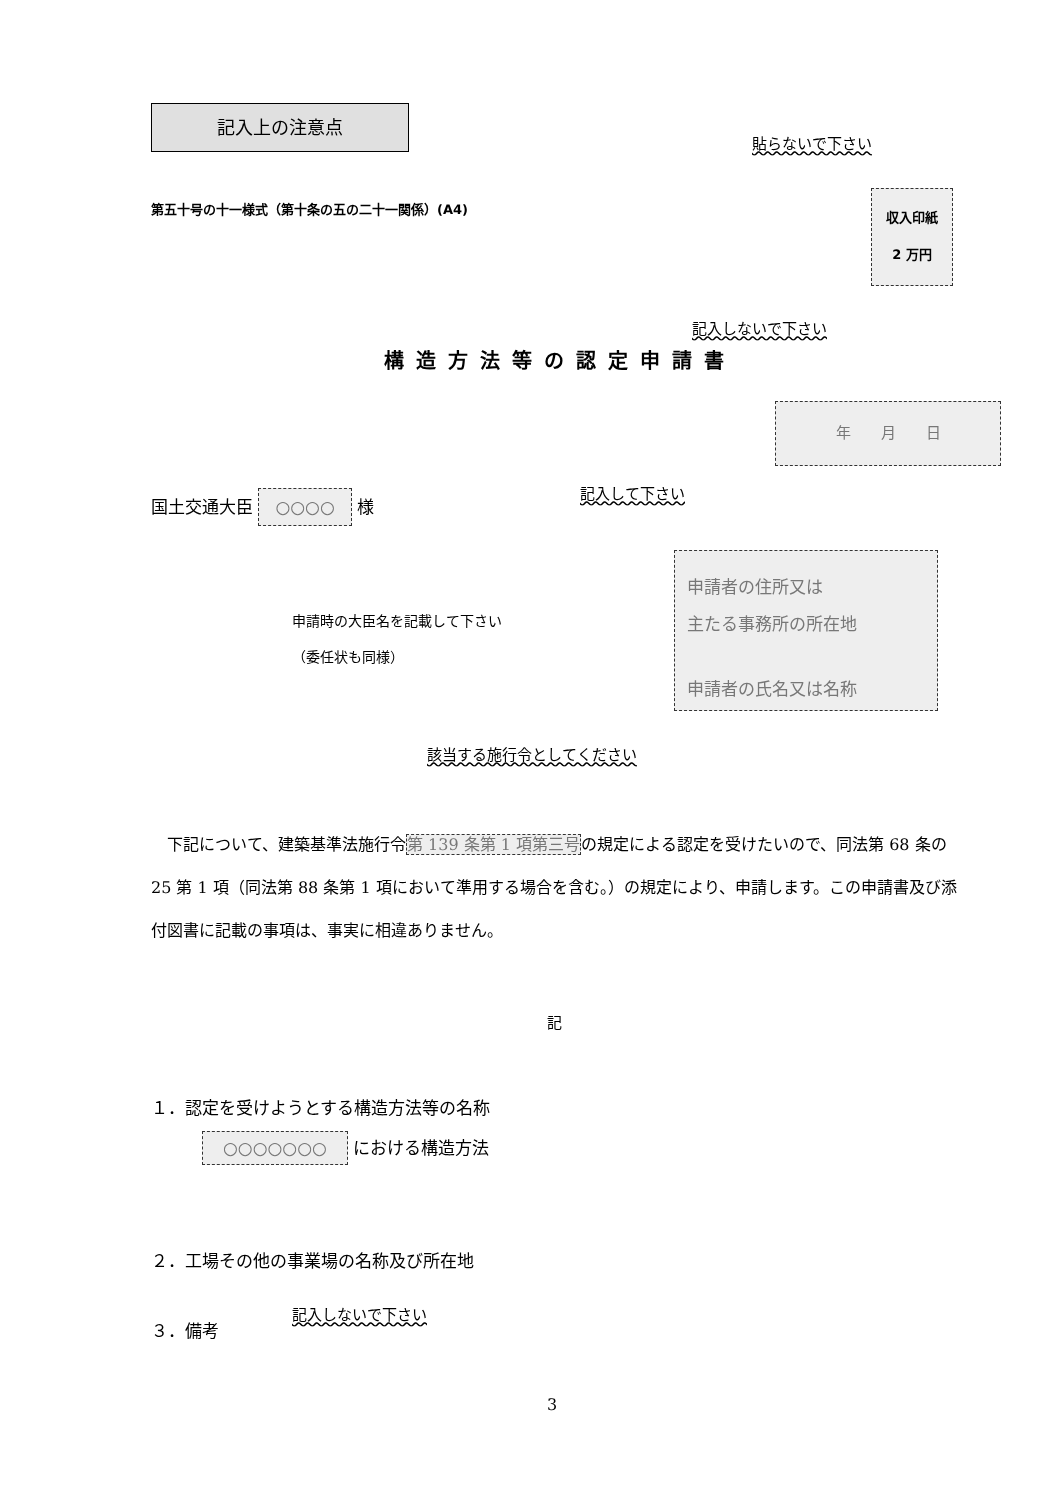記入上の注意点
貼らないで下さい
第五十号の十一様式（第十条の五の二十一関係）(A4)
収入印紙
2 万円
記入しないで下さい
構造方法等の認定申請書
年　　月　　日
国土交通大臣 ○○○○ 様
記入して下さい
申請者の住所又は
主たる事務所の所在地
申請者の氏名又は名称
申請時の大臣名を記載して下さい
（委任状も同様）
該当する施行令としてください
　下記について、建築基準法施行令第 139 条第 1 項第三号の規定による認定を受けたいので、同法第 68 条の 25 第 1 項（同法第 88 条第 1 項において準用する場合を含む。）の規定により、申請します。この申請書及び添付図書に記載の事項は、事実に相違ありません。
記
１．認定を受けようとする構造方法等の名称
　　　○○○○○○○ における構造方法
２．工場その他の事業場の名称及び所在地
記入しないで下さい
３．備考
3